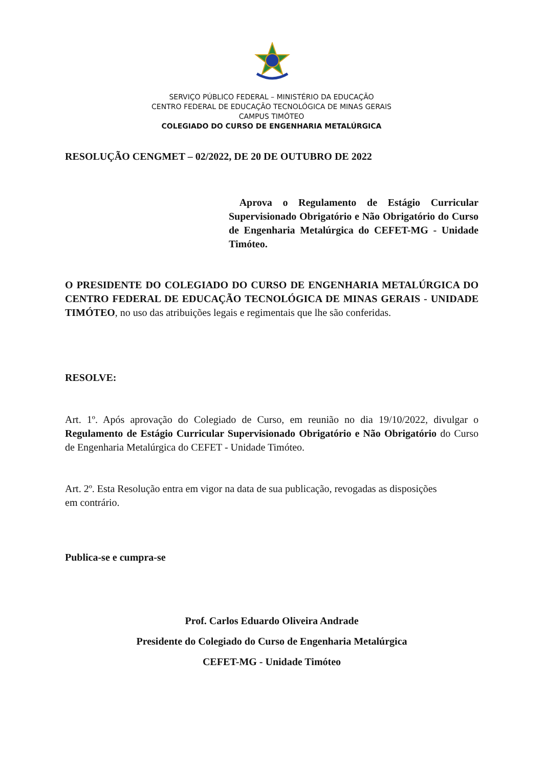SERVIÇO PÚBLICO FEDERAL – MINISTÉRIO DA EDUCAÇÃO
CENTRO FEDERAL DE EDUCAÇÃO TECNOLÓGICA DE MINAS GERAIS
CAMPUS TIMÓTEO
COLEGIADO DO CURSO DE ENGENHARIA METALÚRGICA
RESOLUÇÃO CENGMET – 02/2022, DE 20 DE OUTUBRO DE 2022
Aprova o Regulamento de Estágio Curricular Supervisionado Obrigatório e Não Obrigatório do Curso de Engenharia Metalúrgica do CEFET-MG - Unidade Timóteo.
O PRESIDENTE DO COLEGIADO DO CURSO DE ENGENHARIA METALÚRGICA DO CENTRO FEDERAL DE EDUCAÇÃO TECNOLÓGICA DE MINAS GERAIS - UNIDADE TIMÓTEO, no uso das atribuições legais e regimentais que lhe são conferidas.
RESOLVE:
Art. 1º. Após aprovação do Colegiado de Curso, em reunião no dia 19/10/2022, divulgar o Regulamento de Estágio Curricular Supervisionado Obrigatório e Não Obrigatório do Curso de Engenharia Metalúrgica do CEFET - Unidade Timóteo.
Art. 2º. Esta Resolução entra em vigor na data de sua publicação, revogadas as disposições
em contrário.
Publica-se e cumpra-se
Prof. Carlos Eduardo Oliveira Andrade
Presidente do Colegiado do Curso de Engenharia Metalúrgica
CEFET-MG - Unidade Timóteo